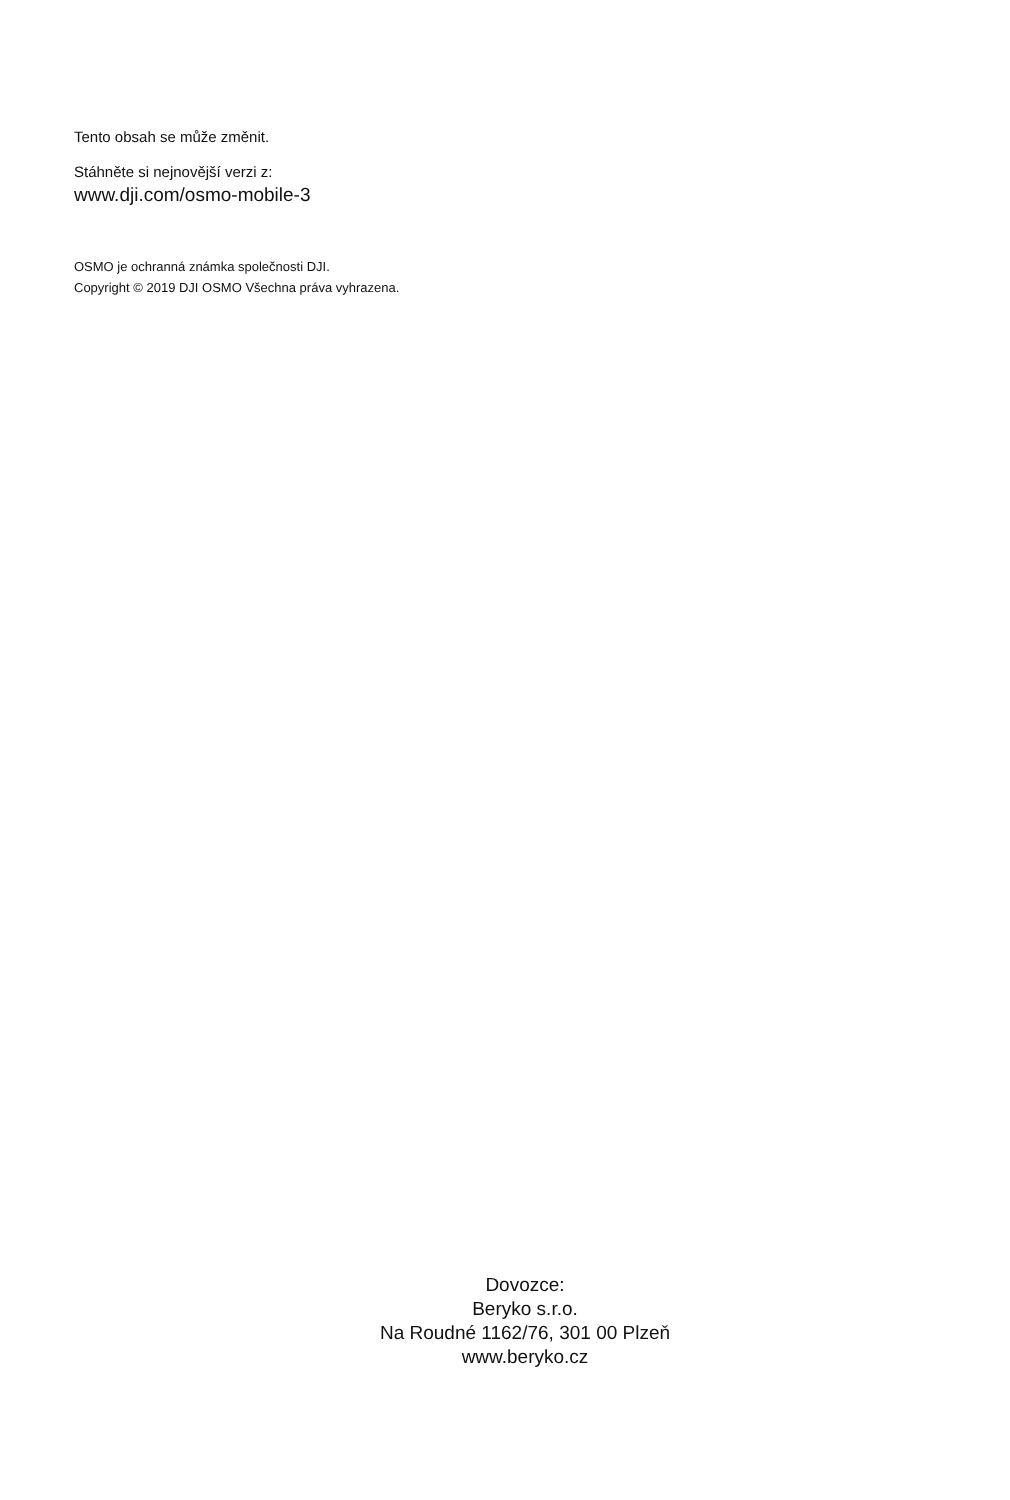Tento obsah se může změnit.
Stáhněte si nejnovější verzi z:
www.dji.com/osmo-mobile-3
OSMO je ochranná známka společnosti DJI.
Copyright © 2019 DJI OSMO Všechna práva vyhrazena.
Dovozce:
Beryko s.r.o.
Na Roudné 1162/76, 301 00 Plzeň
www.beryko.cz